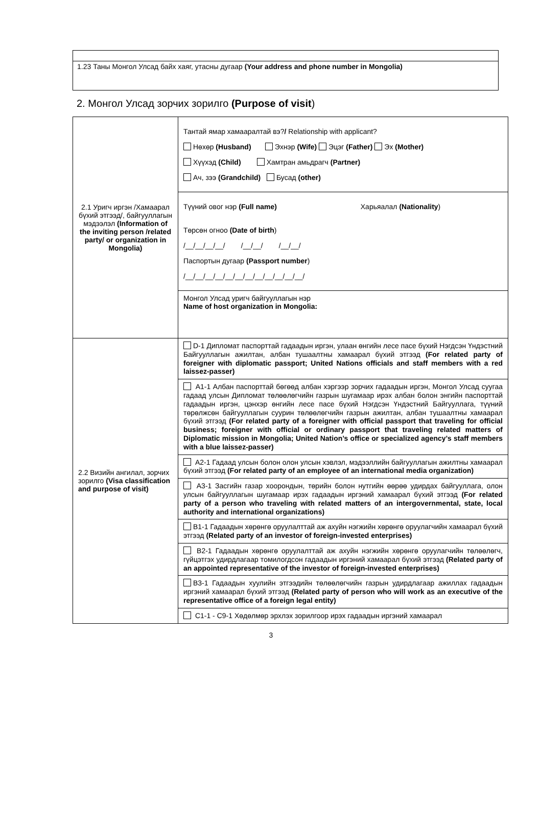1.23 Таны Монгол Улсад байх хаяг, утасны дугаар (Your address and phone number in Mongolia)
2. Монгол Улсад зорчих зорилго (Purpose of visit)
| 2.1 Уригч иргэн /Хамаарал бүхий этгээд/, байгууллагын мэдээлэл (Information of the inviting person /related party/ or organization in Mongolia) | Тантай ямар хамааралтай вэ? / Relationship with applicant? Нөхөр (Husband) Эхнэр (Wife) Эцэг (Father) Эх (Mother) Хүүхэд (Child) Хамтран амьдрагч (Partner) Ач, зээ (Grandchild) Бусад (other) |
| | Түүний овог нэр (Full name) Харьяалал (Nationality ) Төрсөн огноо (Date of birth ) /__/__/__/__/ /__/__/ /__/__/ Паспортын дугаар (Passport number ) /__/__/__/__/__/__/__/__/__/__/__/__/ |
| | Монгол Улсад уригч байгууллагын нэр Name of host organization in Mongolia: |
| 2.2 Визийн ангилал, зорчих зорилго (Visa classification and purpose of visit) | D-1 Дипломат паспорттай гадаадын иргэн, улаан өнгийн лесе пасе бүхий Нэгдсэн Үндэстний Байгууллагын ажилтан, албан тушаалтны хамаарал бүхий этгээд (For related party of foreigner with diplomatic passport; United Nations officials and staff members with a red laissez-passer) |
| | А1-1 Албан паспорттай бөгөөд албан хэргээр зорчих гадаадын иргэн, Монгол Улсад суугаа гадаад улсын Дипломат төлөөлөгчийн газрын шугамаар ирэх албан болон энгийн паспорттай гадаадын иргэн, цэнхэр өнгийн лесе пасе бүхий Нэгдсэн Үндэстний Байгууллага, түүний төрөлжсөн байгууллагын суурин төлөөлөгчийн газрын ажилтан, албан тушаалтны хамаарал бүхий этгээд (For related party of a foreigner with official passport that traveling for official business; foreigner with official or ordinary passport that traveling related matters of Diplomatic mission in Mongolia; United Nation’s office or specialized agency’s staff members with a blue laissez-passer) |
| | А2-1 Гадаад улсын болон олон улсын хэвлэл, мэдээллийн байгууллагын ажилтны хамаарал бүхий этгээд (For related party of an employee of an international media organization) |
| | А3-1 Засгийн газар хоорондын, төрийн болон нутгийн өөрөө удирдах байгууллага, олон улсын байгууллагын шугамаар ирэх гадаадын иргэний хамаарал бүхий этгээд (For related party of a person who traveling with related matters of an intergovernmental, state, local authority and international organizations) |
| | В1-1 Гадаадын хөрөнгө оруулалттай аж ахуйн нэгжийн хөрөнгө оруулагчийн хамаарал бүхий этгээд (Related party of an investor of foreign-invested enterprises) |
| | В2-1 Гадаадын хөрөнгө оруулалттай аж ахуйн нэгжийн хөрөнгө оруулагчийн төлөөлөгч, гүйцэтгэх удирдлагаар томилогдсон гадаадын иргэний хамаарал бүхий этгээд (Related party of an appointed representative of the investor of foreign-invested enterprises) |
| | В3-1 Гадаадын хуулийн этгээдийн төлөөлөгчийн газрын удирдлагаар ажиллах гадаадын иргэний хамаарал бүхий этгээд (Related party of person who will work as an executive of the representative office of a foreign legal entity) |
| | С1-1 - С9-1 Хөдөлмөр эрхлэх зорилгоор ирэх гадаадын иргэний хамаарал |
3